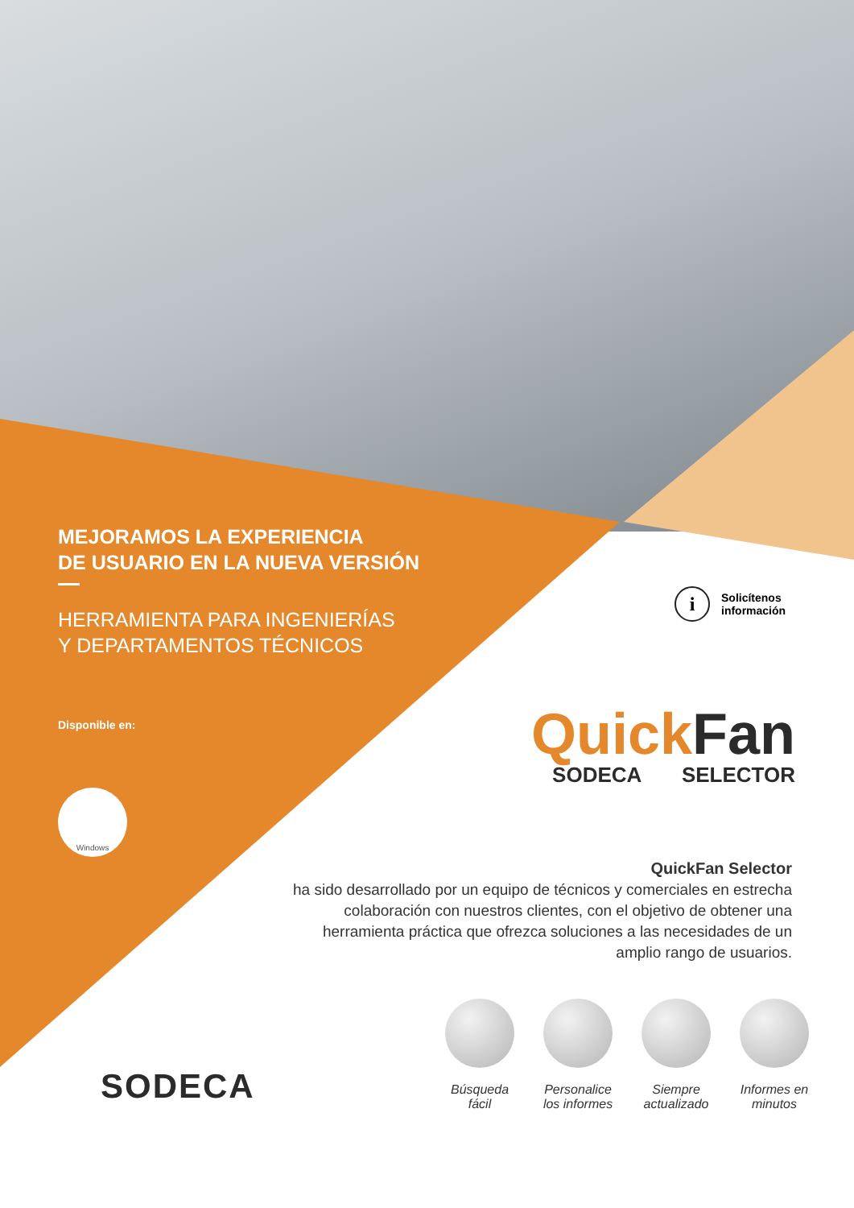MEJORAMOS LA EXPERIENCIA
DE USUARIO EN LA NUEVA VERSIÓN
HERRAMIENTA PARA INGENIERÍAS
Y DEPARTAMENTOS TÉCNICOS
Disponible en:
Windows
i
Solicítenos
información
Quick Fan
SODECA SELECTOR
QuickFan Selector
ha sido desarrollado por un equipo de técnicos y comerciales en estrecha colaboración con nuestros clientes, con el objetivo de obtener una herramienta práctica que ofrezca soluciones a las necesidades de un amplio rango de usuarios.
Búsqueda fácil
Personalice los informes
Siempre actualizado
Informes en minutos
SODECA